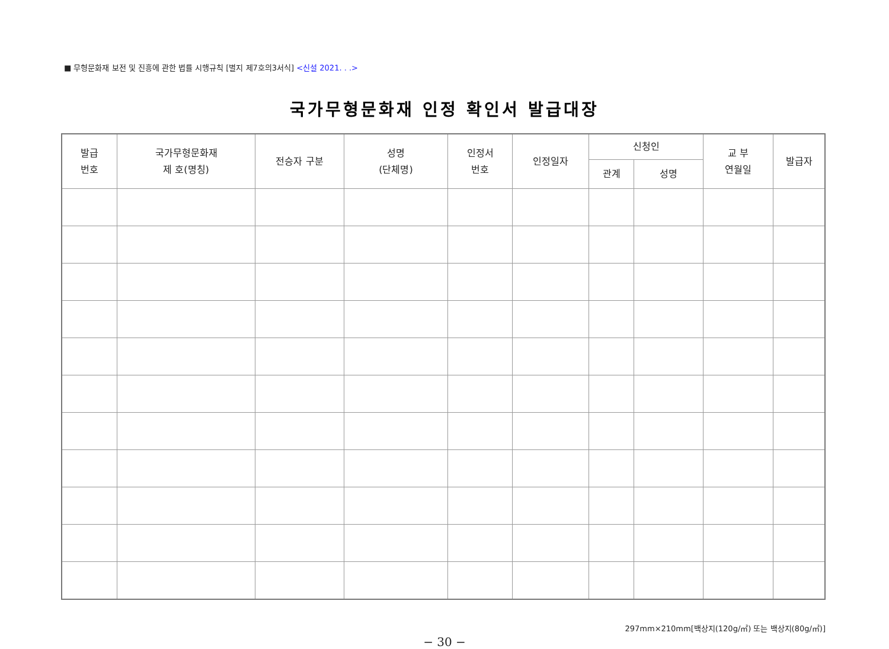■ 무형문화재 보전 및 진흥에 관한 법률 시행규칙 [별지 제7호의3서식] <신설 2021. . .>
국가무형문화재 인정 확인서 발급대장
| 발급 번호 | 국가무형문화재 제 호(명칭) | 전승자 구분 | 성명 (단체명) | 인정서 번호 | 인정일자 | 신청인 | | 교 부 연월일 | 발급자 |
| --- | --- | --- | --- | --- | --- | --- | --- | --- | --- |
| | | | | | | 관계 | 성명 | | |
297mm×210mm[백상지(120g/㎡) 또는 백상지(80g/㎡)]
− 30 −